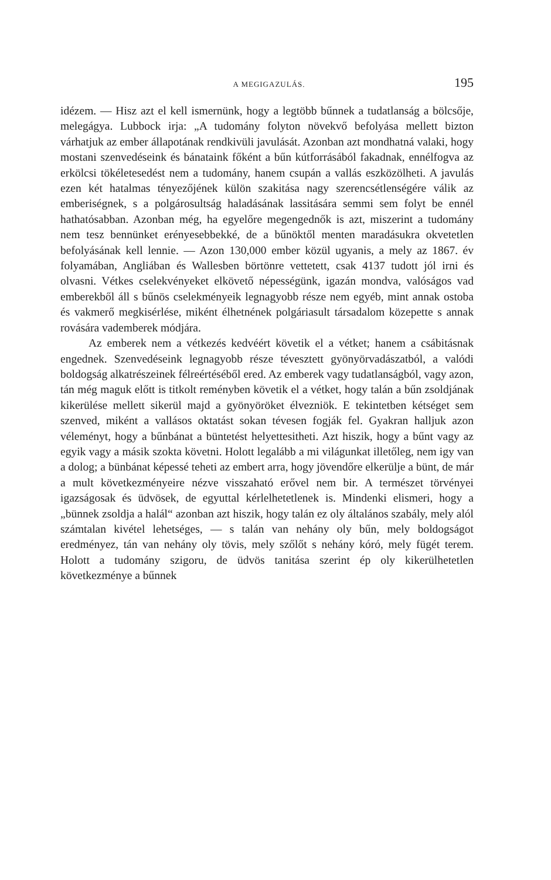A MEGIGAZULÁS. 195
idézem. — Hisz azt el kell ismernünk, hogy a legtöbb bűnnek a tudatlanság a bölcsője, melegágya. Lubbock irja: „A tudomány folyton növekvő befolyása mellett bizton várhatjuk az ember állapotának rendkivüli javulását. Azonban azt mondhatná valaki, hogy mostani szenvedéseink és bánataink főként a bűn kútforrásából fakadnak, ennélfogva az erkölcsi tökéletesedést nem a tudomány, hanem csupán a vallás eszközölheti. A javulás ezen két hatalmas tényezőjének külön szakitása nagy szerencsétlenségére válik az emberiségnek, s a polgárosultság haladásának lassitására semmi sem folyt be ennél hathatósabban. Azonban még, ha egyelőre megengednők is azt, miszerint a tudomány nem tesz bennünket erényesebbekké, de a bűnöktől menten maradásukra okvetetlen befolyásának kell lennie. — Azon 130,000 ember közül ugyanis, a mely az 1867. év folyamában, Angliában és Wallesben börtönre vettetett, csak 4137 tudott jól irni és olvasni. Vétkes cselekvényeket elkövető népességünk, igazán mondva, valóságos vad emberekből áll s bűnös cselekményeik legnagyobb része nem egyéb, mint annak ostoba és vakmerő megkisérlése, miként élhetnének polgáriasult társadalom közepette s annak rovására vademberek módjára.
Az emberek nem a vétkezés kedvéért követik el a vétket; hanem a csábitásnak engednek. Szenvedéseink legnagyobb része tévesztett gyönyörvadászatból, a valódi boldogság alkatrészeinek félreértéséből ered. Az emberek vagy tudatlanságból, vagy azon, tán még maguk előtt is titkolt reményben követik el a vétket, hogy talán a bűn zsoldjának kikerülése mellett sikerül majd a gyönyöröket élvezniök. E tekintetben kétséget sem szenved, miként a vallásos oktatást sokan tévesen fogják fel. Gyakran halljuk azon véleményt, hogy a bűnbánat a büntetést helyettesitheti. Azt hiszik, hogy a bűnt vagy az egyik vagy a másik szokta követni. Holott legalább a mi világunkat illetőleg, nem igy van a dolog; a bünbánat képessé teheti az embert arra, hogy jövendőre elkerülje a bünt, de már a mult következményeire nézve visszaható erővel nem bir. A természet törvényei igazságosak és üdvösek, de egyuttal kérlelhetetlenek is. Mindenki elismeri, hogy a „bünnek zsoldja a halál“ azonban azt hiszik, hogy talán ez oly általános szabály, mely alól számtalan kivétel lehetséges, — s talán van nehány oly bűn, mely boldogságot eredményez, tán van nehány oly tövis, mely szőlőt s nehány kóró, mely fügét terem. Holott a tudomány szigoru, de üdvös tanitása szerint ép oly kikerülhetetlen következménye a bűnnek